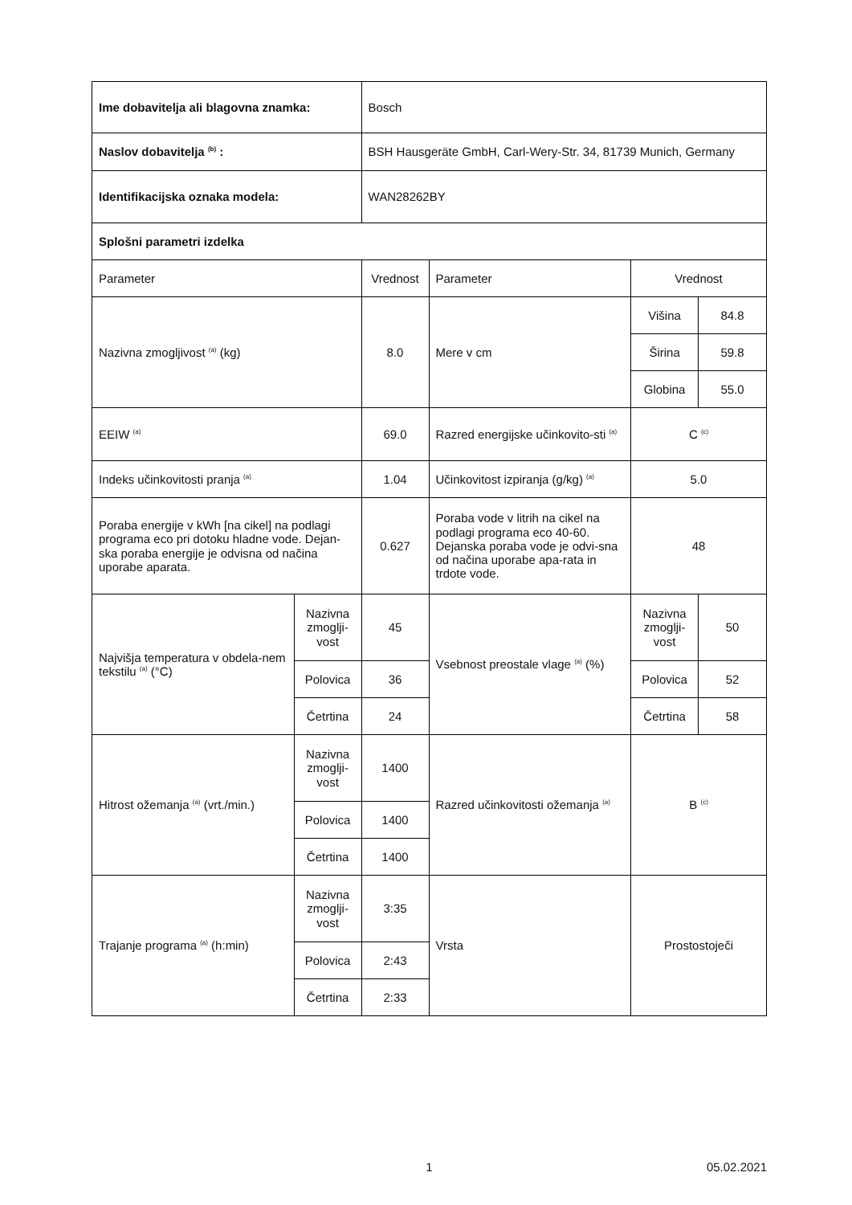| Ime dobavitelja ali blagovna znamka: | | Bosch | | | |
| Naslov dobavitelja <sup>(b)</sup> : | | BSH Hausgeräte GmbH, Carl-Wery-Str. 34, 81739 Munich, Germany | | | |
| Identifikacijska oznaka modela: | | WAN28262BY | | | |
| Splošni parametri izdelka | | | | | |
| Parameter | | Vrednost | Parameter | Vrednost | |
| Nazivna zmogljivost <sup>(a)</sup> (kg) | | 8.0 | Mere v cm | Višina | 84.8 |
| | | | | Širina | 59.8 |
| | | | | Globina | 55.0 |
| EEIW <sup>(a)</sup> | | 69.0 | Razred energijske učinkovito-sti <sup>(a)</sup> | C <sup>(c)</sup> | |
| Indeks učinkovitosti pranja <sup>(a)</sup> | | 1.04 | Učinkovitost izpiranja (g/kg) <sup>(a)</sup> | 5.0 | |
| Poraba energije v kWh [na cikel] na podlagi programa eco pri dotoku hladne vode. Dejan-ska poraba energije je odvisna od načina uporabe aparata. | | 0.627 | Poraba vode v litrih na cikel na podlagi programa eco 40-60. Dejanska poraba vode je odvi-sna od načina uporabe apa-rata in trdote vode. | 48 | |
| Najvišja temperatura v obdela-nem tekstilu <sup>(a)</sup> (°C) | Nazivna zmoglji-vost | 45 | Vsebnost preostale vlage <sup>(a)</sup> (%) | Nazivna zmoglji-vost | 50 |
| | Polovica | 36 | | Polovica | 52 |
| | Četrtina | 24 | | Četrtina | 58 |
| Hitrost ožemanja <sup>(a)</sup> (vrt./min.) | Nazivna zmoglji-vost | 1400 | Razred učinkovitosti ožemanja <sup>(a)</sup> | B <sup>(c)</sup> | |
| | Polovica | 1400 | | | |
| | Četrtina | 1400 | | | |
| Trajanje programa <sup>(a)</sup> (h:min) | Nazivna zmoglji-vost | 3:35 | Vrsta | Prostostoječi | |
| | Polovica | 2:43 | | | |
| | Četrtina | 2:33 | | | |
1 05.02.2021